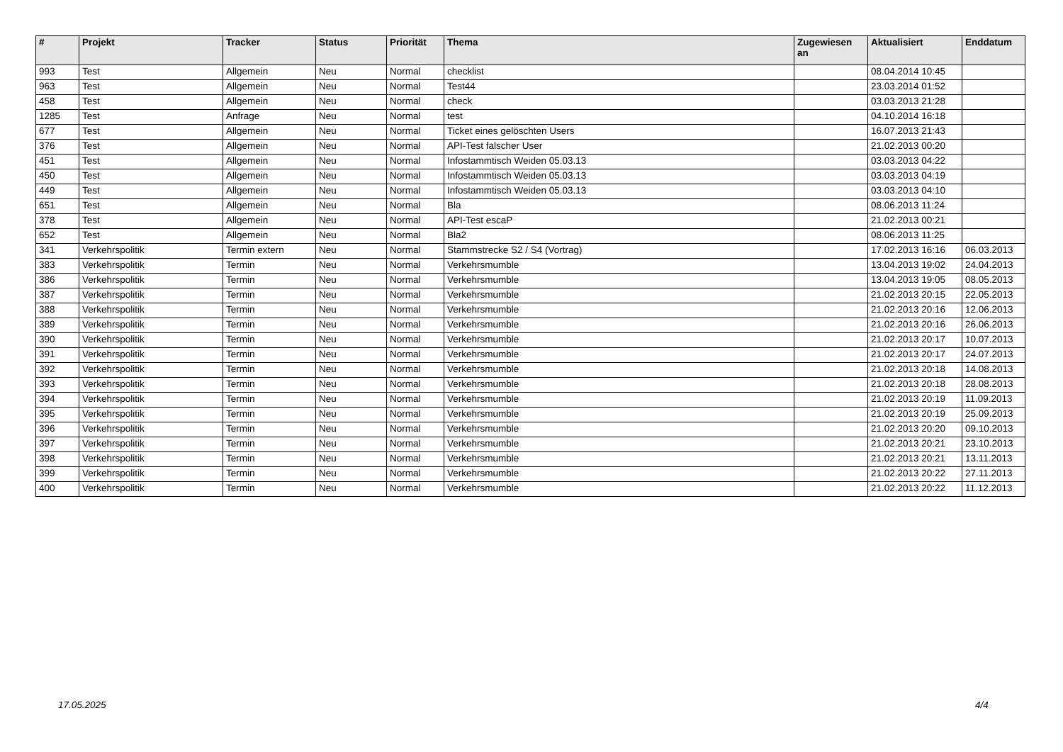| # | Projekt | Tracker | Status | Priorität | Thema | Zugewiesen an | Aktualisiert | Enddatum |
| --- | --- | --- | --- | --- | --- | --- | --- | --- |
| 993 | Test | Allgemein | Neu | Normal | checklist | | 08.04.2014 10:45 | |
| 963 | Test | Allgemein | Neu | Normal | Test44 | | 23.03.2014 01:52 | |
| 458 | Test | Allgemein | Neu | Normal | check | | 03.03.2013 21:28 | |
| 1285 | Test | Anfrage | Neu | Normal | test | | 04.10.2014 16:18 | |
| 677 | Test | Allgemein | Neu | Normal | Ticket eines gelöschten Users | | 16.07.2013 21:43 | |
| 376 | Test | Allgemein | Neu | Normal | API-Test falscher User | | 21.02.2013 00:20 | |
| 451 | Test | Allgemein | Neu | Normal | Infostammtisch Weiden 05.03.13 | | 03.03.2013 04:22 | |
| 450 | Test | Allgemein | Neu | Normal | Infostammtisch Weiden 05.03.13 | | 03.03.2013 04:19 | |
| 449 | Test | Allgemein | Neu | Normal | Infostammtisch Weiden 05.03.13 | | 03.03.2013 04:10 | |
| 651 | Test | Allgemein | Neu | Normal | Bla | | 08.06.2013 11:24 | |
| 378 | Test | Allgemein | Neu | Normal | API-Test escaP | | 21.02.2013 00:21 | |
| 652 | Test | Allgemein | Neu | Normal | Bla2 | | 08.06.2013 11:25 | |
| 341 | Verkehrspolitik | Termin extern | Neu | Normal | Stammstrecke S2 / S4 (Vortrag) | | 17.02.2013 16:16 | 06.03.2013 |
| 383 | Verkehrspolitik | Termin | Neu | Normal | Verkehrsmumble | | 13.04.2013 19:02 | 24.04.2013 |
| 386 | Verkehrspolitik | Termin | Neu | Normal | Verkehrsmumble | | 13.04.2013 19:05 | 08.05.2013 |
| 387 | Verkehrspolitik | Termin | Neu | Normal | Verkehrsmumble | | 21.02.2013 20:15 | 22.05.2013 |
| 388 | Verkehrspolitik | Termin | Neu | Normal | Verkehrsmumble | | 21.02.2013 20:16 | 12.06.2013 |
| 389 | Verkehrspolitik | Termin | Neu | Normal | Verkehrsmumble | | 21.02.2013 20:16 | 26.06.2013 |
| 390 | Verkehrspolitik | Termin | Neu | Normal | Verkehrsmumble | | 21.02.2013 20:17 | 10.07.2013 |
| 391 | Verkehrspolitik | Termin | Neu | Normal | Verkehrsmumble | | 21.02.2013 20:17 | 24.07.2013 |
| 392 | Verkehrspolitik | Termin | Neu | Normal | Verkehrsmumble | | 21.02.2013 20:18 | 14.08.2013 |
| 393 | Verkehrspolitik | Termin | Neu | Normal | Verkehrsmumble | | 21.02.2013 20:18 | 28.08.2013 |
| 394 | Verkehrspolitik | Termin | Neu | Normal | Verkehrsmumble | | 21.02.2013 20:19 | 11.09.2013 |
| 395 | Verkehrspolitik | Termin | Neu | Normal | Verkehrsmumble | | 21.02.2013 20:19 | 25.09.2013 |
| 396 | Verkehrspolitik | Termin | Neu | Normal | Verkehrsmumble | | 21.02.2013 20:20 | 09.10.2013 |
| 397 | Verkehrspolitik | Termin | Neu | Normal | Verkehrsmumble | | 21.02.2013 20:21 | 23.10.2013 |
| 398 | Verkehrspolitik | Termin | Neu | Normal | Verkehrsmumble | | 21.02.2013 20:21 | 13.11.2013 |
| 399 | Verkehrspolitik | Termin | Neu | Normal | Verkehrsmumble | | 21.02.2013 20:22 | 27.11.2013 |
| 400 | Verkehrspolitik | Termin | Neu | Normal | Verkehrsmumble | | 21.02.2013 20:22 | 11.12.2013 |
17.05.2025 4/4